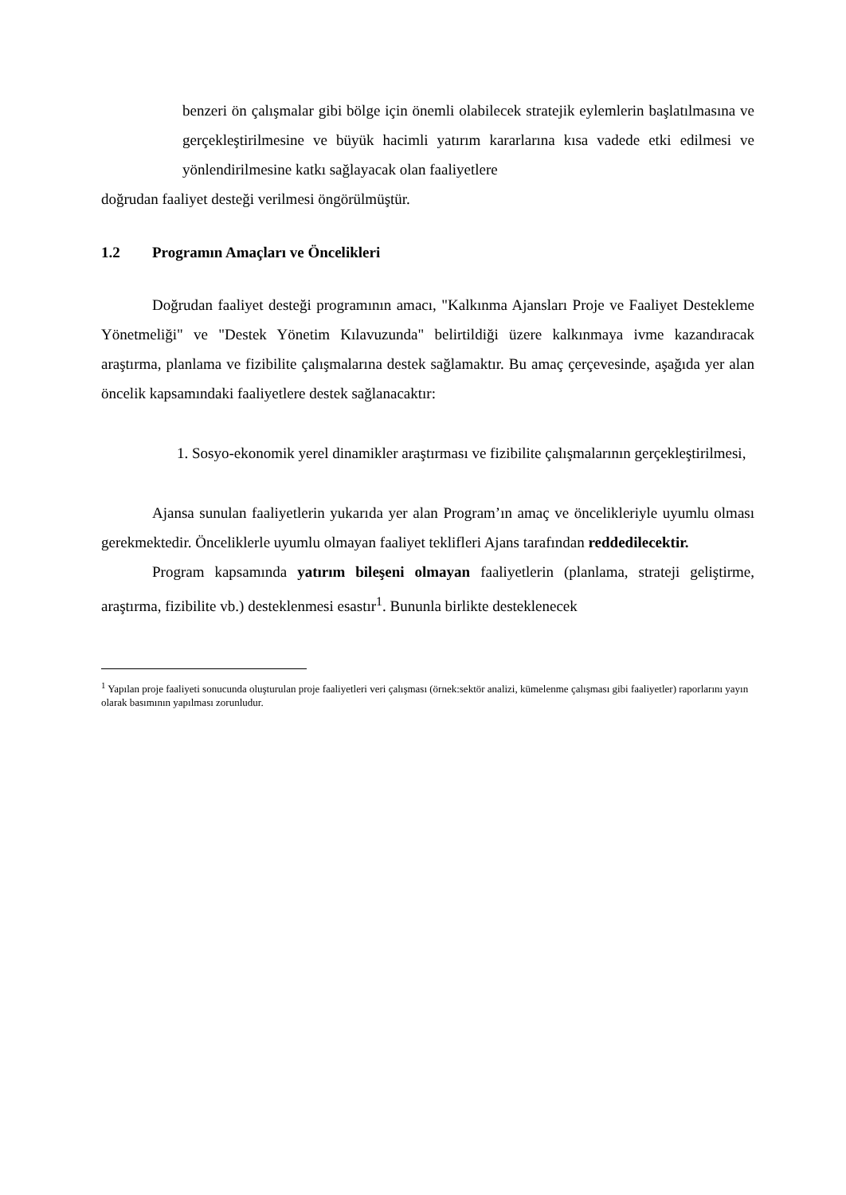benzeri ön çalışmalar gibi bölge için önemli olabilecek stratejik eylemlerin başlatılmasına ve gerçekleştirilmesine ve büyük hacimli yatırım kararlarına kısa vadede etki edilmesi ve yönlendirilmesine katkı sağlayacak olan faaliyetlere
doğrudan faaliyet desteği verilmesi öngörülmüştür.
1.2 Programın Amaçları ve Öncelikleri
Doğrudan faaliyet desteği programının amacı, "Kalkınma Ajansları Proje ve Faaliyet Destekleme Yönetmeliği" ve "Destek Yönetim Kılavuzunda" belirtildiği üzere kalkınmaya ivme kazandıracak araştırma, planlama ve fizibilite çalışmalarına destek sağlamaktır. Bu amaç çerçevesinde, aşağıda yer alan öncelik kapsamındaki faaliyetlere destek sağlanacaktır:
1. Sosyo-ekonomik yerel dinamikler araştırması ve fizibilite çalışmalarının gerçekleştirilmesi,
Ajansa sunulan faaliyetlerin yukarıda yer alan Program’ın amaç ve öncelikleriyle uyumlu olması gerekmektedir. Önceliklerle uyumlu olmayan faaliyet teklifleri Ajans tarafından reddedilecektir.
Program kapsamında yatırım bileşeni olmayan faaliyetlerin (planlama, strateji geliştirme, araştırma, fizibilite vb.) desteklenmesi esastır<sup>1</sup>. Bununla birlikte desteklenecek
<sup>1</sup> Yapılan proje faaliyeti sonucunda oluşturulan proje faaliyetleri veri çalışması (örnek:sektör analizi, kümelenme çalışması gibi faaliyetler) raporlarını yayın olarak basımının yapılması zorunludur.